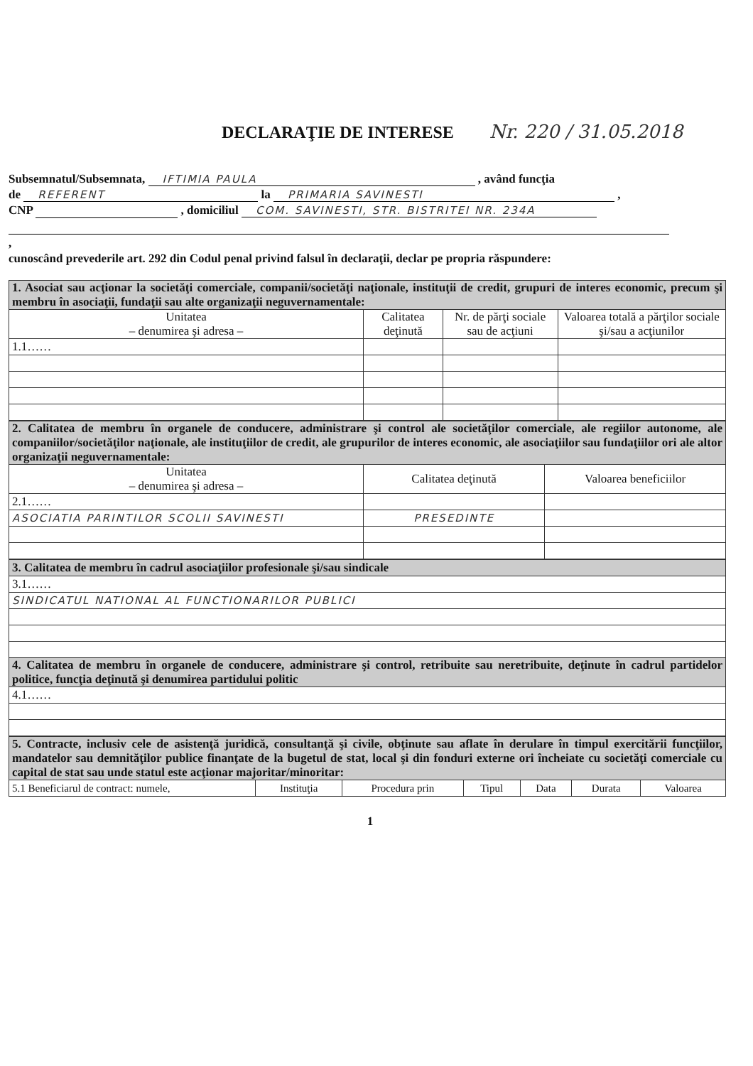DECLARAŢIE DE INTERESE
Nr. 220 / 31.05.2018
Subsemnatul/Subsemnata, IFTIMIA PAULA , având funcţia
de REFERENT la PRIMARIA SAVINESTI ,
CNP , domiciliul COM. SAVINESTI, STR. BISTRITEI NR. 234A
,
cunoscând prevederile art. 292 din Codul penal privind falsul în declaraţii, declar pe propria răspundere:
| 1. Asociat sau acţionar la societăţi comerciale, companii/societăţi naţionale, instituţii de credit, grupuri de interes economic, precum şi membru în asociaţii, fundaţii sau alte organizaţii neguvernamentale: | | | |
| Unitatea – denumirea şi adresa – | Calitatea deţinută | Nr. de părţi sociale sau de acţiuni | Valoarea totală a părţilor sociale şi/sau a acţiunilor |
| 1.1…… | | | |
| 2. Calitatea de membru în organele de conducere, administrare şi control ale societăţilor comerciale, ale regiilor autonome, ale companiilor/societăţilor naţionale, ale instituţiilor de credit, ale grupurilor de interes economic, ale asociaţiilor sau fundaţiilor ori ale altor organizaţii neguvernamentale: | | |
| Unitatea – denumirea şi adresa – | Calitatea deţinută | Valoarea beneficiilor |
| 2.1…… | | |
| ASOCIATIA PARINTILOR SCOLII SAVINESTI | PRESEDINTE | |
| 3. Calitatea de membru în cadrul asociaţiilor profesionale şi/sau sindicale |
| 3.1…… |
| SINDICATUL NATIONAL AL FUNCTIONARILOR PUBLICI |
| 4. Calitatea de membru în organele de conducere, administrare şi control, retribuite sau neretribuite, deţinute în cadrul partidelor politice, funcţia deţinută şi denumirea partidului politic |
| 4.1…… |
| 5. Contracte, inclusiv cele de asistenţă juridică, consultanţă şi civile, obţinute sau aflate în derulare în timpul exercitării funcţiilor, mandatelor sau demnităţilor publice finanţate de la bugetul de stat, local şi din fonduri externe ori încheiate cu societăţi comerciale cu capital de stat sau unde statul este acţionar majoritar/minoritar: | | | | | | |
| 5.1 Beneficiarul de contract: numele, | Instituţia | Procedura prin | Tipul | Data | Durata | Valoarea |
1